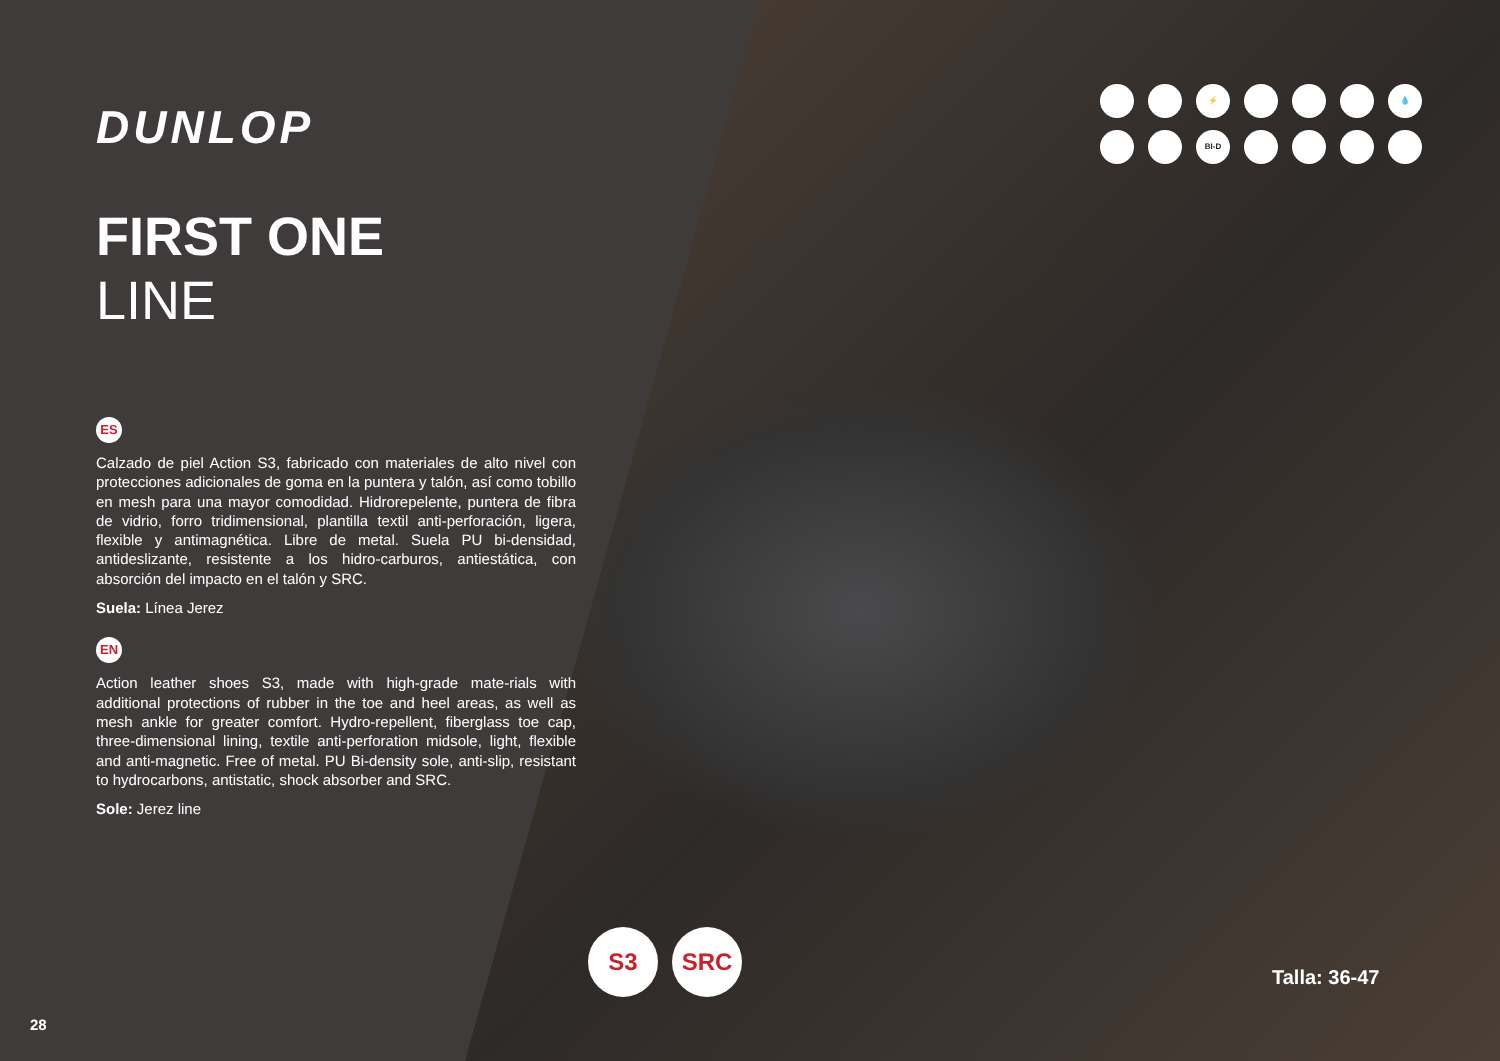DUNLOP
FIRST ONE
LINE
ES
Calzado de piel Action S3, fabricado con materiales de alto nivel con protecciones adicionales de goma en la puntera y talón, así como tobillo en mesh para una mayor comodidad. Hidrorepelente, puntera de fibra de vidrio, forro tridimensional, plantilla textil anti-perforación, ligera, flexible y antimagnética. Libre de metal. Suela PU bi-densidad, antideslizante, resistente a los hidro-carburos, antiestática, con absorción del impacto en el talón y SRC.
Suela: Línea Jerez
EN
Action leather shoes S3, made with high-grade mate-rials with additional protections of rubber in the toe and heel areas, as well as mesh ankle for greater comfort. Hydro-repellent, fiberglass toe cap, three-dimensional lining, textile anti-perforation midsole, light, flexible and anti-magnetic. Free of metal. PU Bi-density sole, anti-slip, resistant to hydrocarbons, antistatic, shock absorber and SRC.
Sole: Jerez line
28
⚡
💧
BI-D
S3 SRC
Talla: 36-47